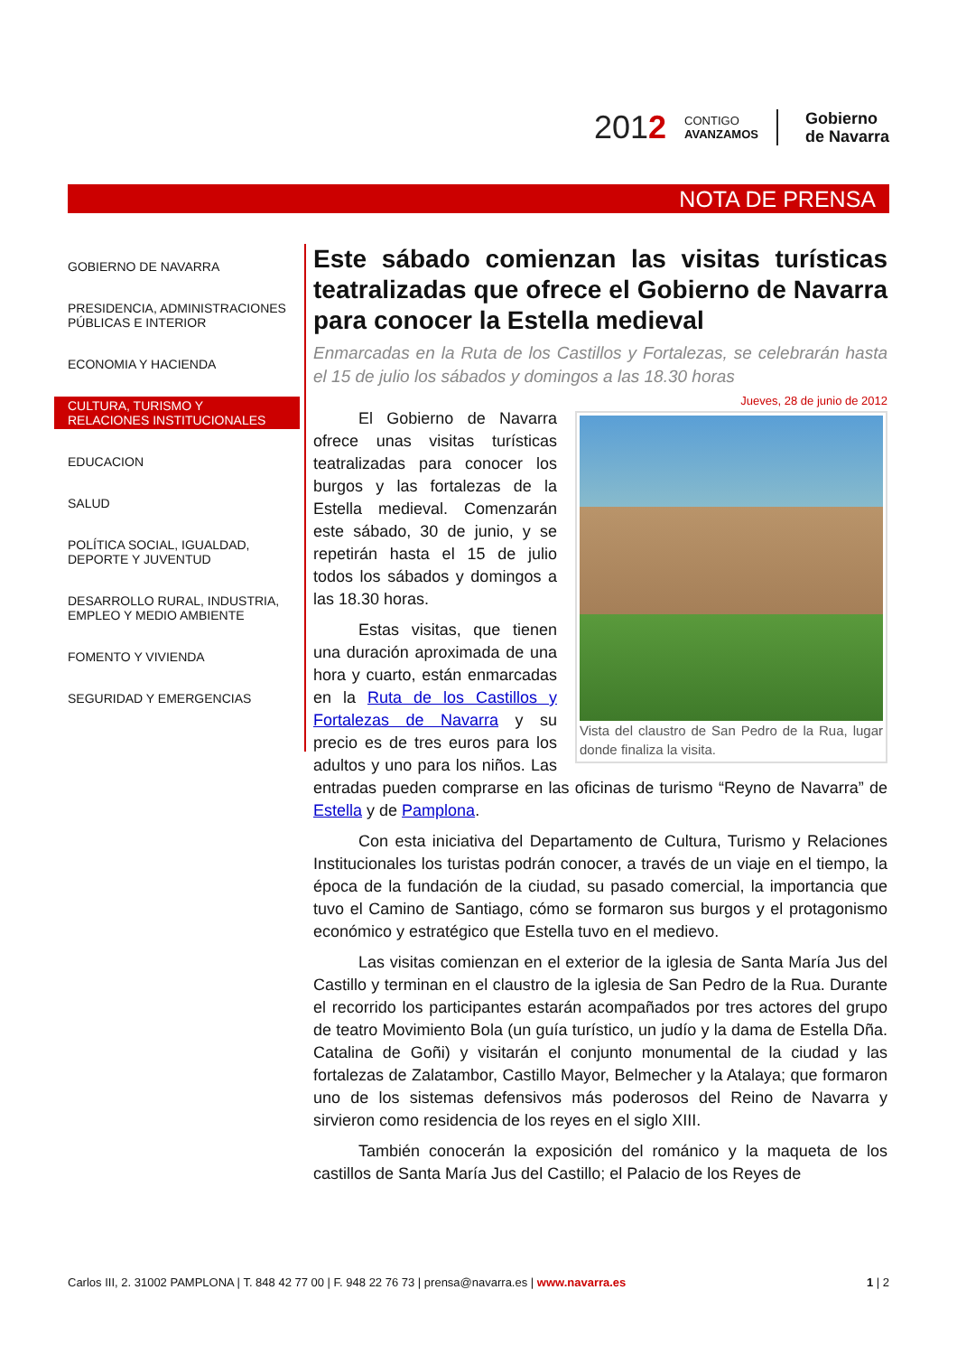2012
CONTIGO
AVANZAMOS
Gobierno
de Navarra
NOTA DE PRENSA
GOBIERNO DE NAVARRA
PRESIDENCIA, ADMINISTRACIONES PÚBLICAS E INTERIOR
ECONOMIA Y HACIENDA
CULTURA, TURISMO Y RELACIONES INSTITUCIONALES
EDUCACION
SALUD
POLÍTICA SOCIAL, IGUALDAD, DEPORTE Y JUVENTUD
DESARROLLO RURAL, INDUSTRIA, EMPLEO Y MEDIO AMBIENTE
FOMENTO Y VIVIENDA
SEGURIDAD Y EMERGENCIAS
Este sábado comienzan las visitas turísticas teatralizadas que ofrece el Gobierno de Navarra para conocer la Estella medieval
Enmarcadas en la Ruta de los Castillos y Fortalezas, se celebrarán hasta el 15 de julio los sábados y domingos a las 18.30 horas
Jueves, 28 de junio de 2012
Vista del claustro de San Pedro de la Rua, lugar donde finaliza la visita.
El Gobierno de Navarra ofrece unas visitas turísticas teatralizadas para conocer los burgos y las fortalezas de la Estella medieval. Comenzarán este sábado, 30 de junio, y se repetirán hasta el 15 de julio todos los sábados y domingos a las 18.30 horas.
Estas visitas, que tienen una duración aproximada de una hora y cuarto, están enmarcadas en la Ruta de los Castillos y Fortalezas de Navarra y su precio es de tres euros para los adultos y uno para los niños. Las entradas pueden comprarse en las oficinas de turismo “Reyno de Navarra” de Estella y de Pamplona.
Con esta iniciativa del Departamento de Cultura, Turismo y Relaciones Institucionales los turistas podrán conocer, a través de un viaje en el tiempo, la época de la fundación de la ciudad, su pasado comercial, la importancia que tuvo el Camino de Santiago, cómo se formaron sus burgos y el protagonismo económico y estratégico que Estella tuvo en el medievo.
Las visitas comienzan en el exterior de la iglesia de Santa María Jus del Castillo y terminan en el claustro de la iglesia de San Pedro de la Rua. Durante el recorrido los participantes estarán acompañados por tres actores del grupo de teatro Movimiento Bola (un guía turístico, un judío y la dama de Estella Dña. Catalina de Goñi) y visitarán el conjunto monumental de la ciudad y las fortalezas de Zalatambor, Castillo Mayor, Belmecher y la Atalaya; que formaron uno de los sistemas defensivos más poderosos del Reino de Navarra y sirvieron como residencia de los reyes en el siglo XIII.
También conocerán la exposición del románico y la maqueta de los castillos de Santa María Jus del Castillo; el Palacio de los Reyes de
Carlos III, 2. 31002 PAMPLONA | T. 848 42 77 00 | F. 948 22 76 73 | prensa@navarra.es | www.navarra.es 1 | 2